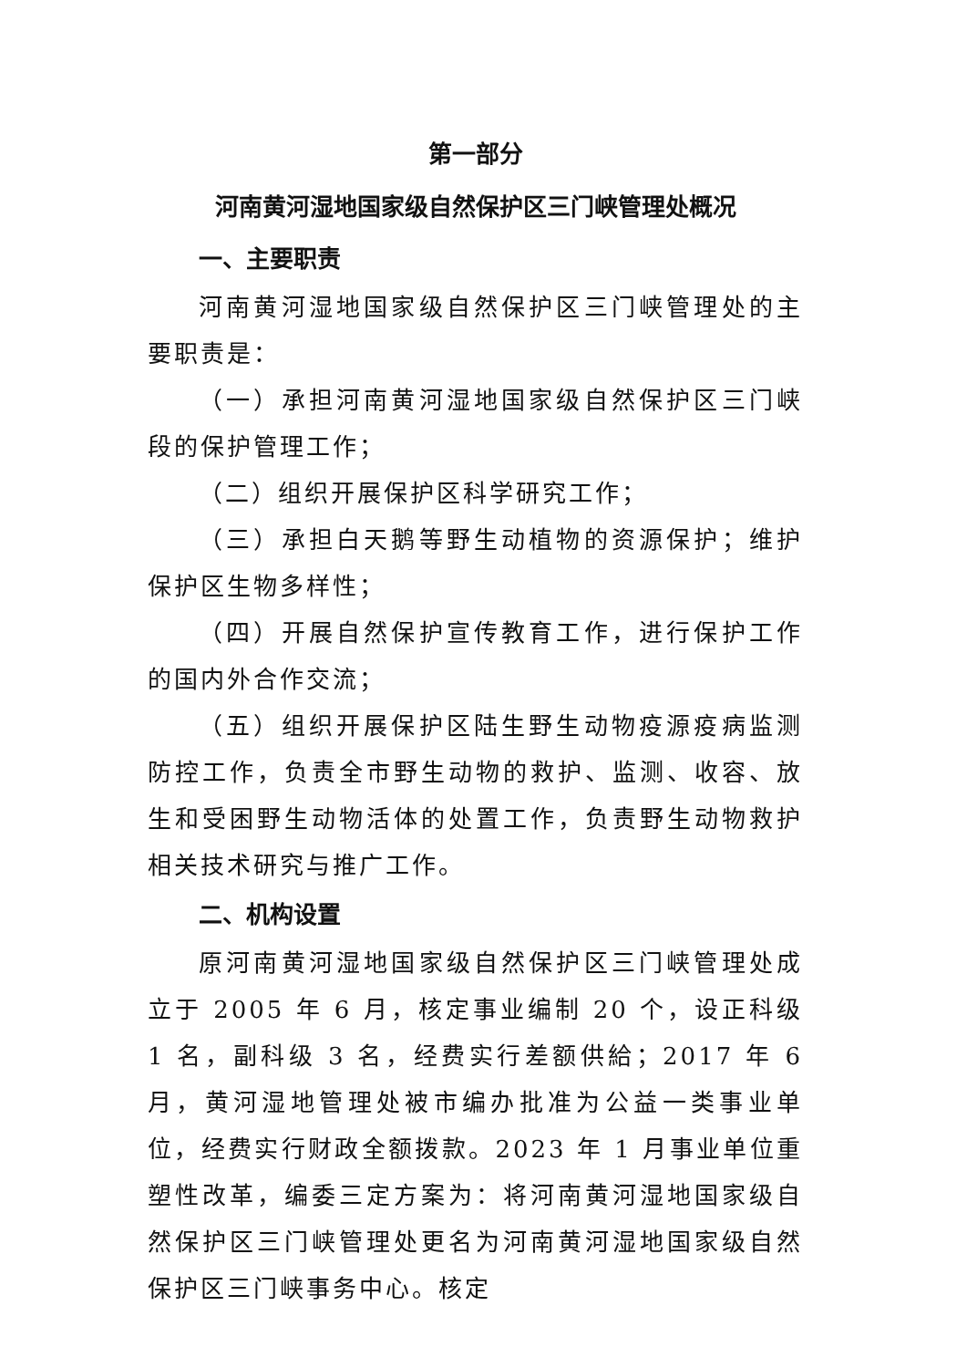第一部分
河南黄河湿地国家级自然保护区三门峡管理处概况
一、主要职责
河南黄河湿地国家级自然保护区三门峡管理处的主要职责是：
（一）承担河南黄河湿地国家级自然保护区三门峡段的保护管理工作；
（二）组织开展保护区科学研究工作；
（三）承担白天鹅等野生动植物的资源保护；维护保护区生物多样性；
（四）开展自然保护宣传教育工作，进行保护工作的国内外合作交流；
（五）组织开展保护区陆生野生动物疫源疫病监测防控工作，负责全市野生动物的救护、监测、收容、放生和受困野生动物活体的处置工作，负责野生动物救护相关技术研究与推广工作。
二、机构设置
原河南黄河湿地国家级自然保护区三门峡管理处成立于 2005 年 6 月，核定事业编制 20 个，设正科级 1 名，副科级 3 名，经费实行差额供給；2017 年 6 月，黄河湿地管理处被市编办批准为公益一类事业单位，经费实行财政全额拨款。2023 年 1 月事业单位重塑性改革，编委三定方案为：将河南黄河湿地国家级自然保护区三门峡管理处更名为河南黄河湿地国家级自然保护区三门峡事务中心。核定